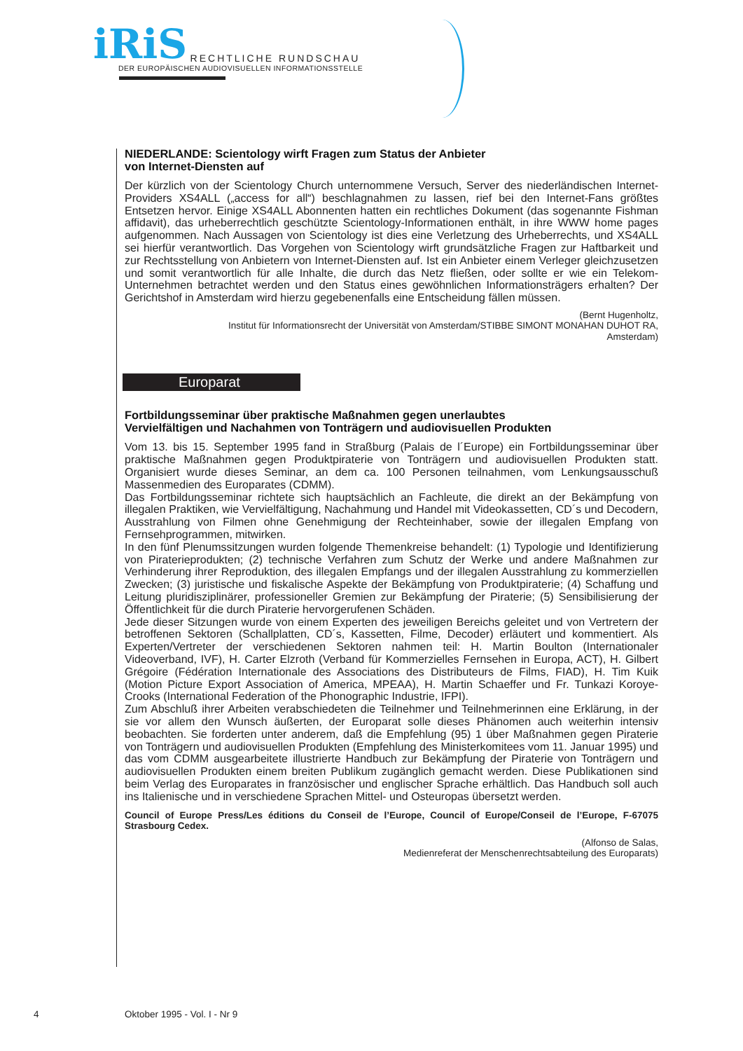iRiS RECHTLICHE RUNDSCHAU
DER EUROPÄISCHEN AUDIOVISUELLEN INFORMATIONSSTELLE
NIEDERLANDE: Scientology wirft Fragen zum Status der Anbieter
von Internet-Diensten auf
Der kürzlich von der Scientology Church unternommene Versuch, Server des niederländischen Internet-Providers XS4ALL („access for all“) beschlagnahmen zu lassen, rief bei den Internet-Fans größtes Entsetzen hervor. Einige XS4ALL Abonnenten hatten ein rechtliches Dokument (das sogenannte Fishman affidavit), das urheberrechtlich geschützte Scientology-Informationen enthält, in ihre WWW home pages aufgenommen. Nach Aussagen von Scientology ist dies eine Verletzung des Urheberrechts, und XS4ALL sei hierfür verantwortlich. Das Vorgehen von Scientology wirft grundsätzliche Fragen zur Haftbarkeit und zur Rechtsstellung von Anbietern von Internet-Diensten auf. Ist ein Anbieter einem Verleger gleichzusetzen und somit verantwortlich für alle Inhalte, die durch das Netz fließen, oder sollte er wie ein Telekom-Unternehmen betrachtet werden und den Status eines gewöhnlichen Informationsträgers erhalten? Der Gerichtshof in Amsterdam wird hierzu gegebenenfalls eine Entscheidung fällen müssen.
(Bernt Hugenholtz,
Institut für Informationsrecht der Universität von Amsterdam/STIBBE SIMONT MONAHAN DUHOT RA,
Amsterdam)
Europarat
Fortbildungsseminar über praktische Maßnahmen gegen unerlaubtes
Vervielfältigen und Nachahmen von Tonträgern und audiovisuellen Produkten
Vom 13. bis 15. September 1995 fand in Straßburg (Palais de l´Europe) ein Fortbildungsseminar über praktische Maßnahmen gegen Produktpiraterie von Tonträgern und audiovisuellen Produkten statt. Organisiert wurde dieses Seminar, an dem ca. 100 Personen teilnahmen, vom Lenkungs­ausschuß Massenmedien des Europarates (CDMM).
Das Fortbildungsseminar richtete sich hauptsächlich an Fachleute, die direkt an der Bekämpfung von illegalen Praktiken, wie Vervielfältigung, Nachahmung und Handel mit Videokassetten, CD´s und Decodern, Ausstrahlung von Filmen ohne Genehmigung der Rechteinhaber, sowie der illegalen Empfang von Fernsehprogrammen, mitwirken.
In den fünf Plenumssitzungen wurden folgende Themenkreise behandelt: (1) Typologie und Identifizierung von Piraterieprodukten; (2) technische Verfahren zum Schutz der Werke und andere Maßnahmen zur Verhinderung ihrer Reproduktion, des illegalen Empfangs und der illegalen Aus­strahlung zu kommerziellen Zwecken; (3) juristische und fiskalische Aspekte der Bekämpfung von Produktpiraterie; (4) Schaffung und Leitung pluridisziplinärer, professioneller Gremien zur Bekämpfung der Piraterie; (5) Sensibilisierung der Öffentlichkeit für die durch Piraterie hervor­gerufenen Schäden.
Jede dieser Sitzungen wurde von einem Experten des jeweiligen Bereichs geleitet und von Vertretern der betroffenen Sektoren (Schallplatten, CD´s, Kassetten, Filme, Decoder) erläutert und kommentiert. Als Experten/Vertreter der verschiedenen Sektoren nahmen teil: H. Martin Boulton (Internationaler Videoverband, IVF), H. Carter Elzroth (Verband für Kommerzielles Fernsehen in Europa, ACT), H. Gilbert Grégoire (Fédération Internationale des Associations des Distributeurs de Films, FIAD), H. Tim Kuik (Motion Picture Export Association of America, MPEAA), H. Martin Schaeffer und Fr. Tunkazi Koroye-Crooks (International Federation of the Phonographic Industrie, IFPI).
Zum Abschluß ihrer Arbeiten verabschiedeten die Teilnehmer und Teilnehmerinnen eine Erklärung, in der sie vor allem den Wunsch äußerten, der Europarat solle dieses Phänomen auch weiterhin intensiv beobachten. Sie forderten unter anderem, daß die Empfehlung (95) 1 über Maßnahmen gegen Piraterie von Tonträgern und audiovisuellen Produkten (Empfehlung des Ministerkomitees vom 11. Januar 1995) und das vom CDMM ausgearbeitete illustrierte Handbuch zur Bekämpfung der Piraterie von Tonträgern und audiovisuellen Produkten einem breiten Publikum zugänglich gemacht werden. Diese Publikationen sind beim Verlag des Europarates in französischer und englischer Sprache erhältlich. Das Handbuch soll auch ins Italienische und in verschiedene Sprachen Mittel- und Osteuropas übersetzt werden.
Council of Europe Press/Les éditions du Conseil de l’Europe, Council of Europe/Conseil de l’Europe, F-67075 Strasbourg Cedex.
(Alfonso de Salas,
Medienreferat der Menschenrechtsabteilung des Europarats)
4 Oktober 1995 - Vol. I - Nr 9